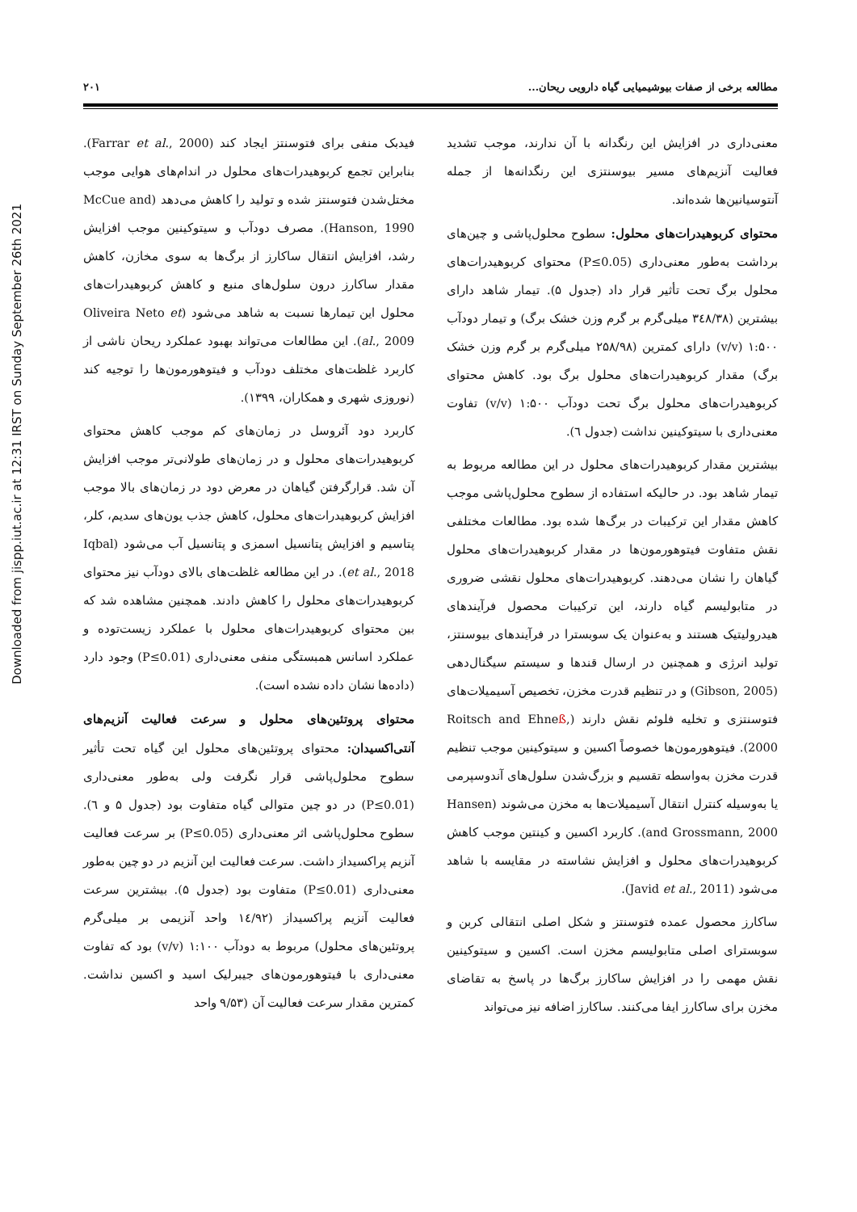Downloaded from jispp.iut.ac.ir at 12:31 IRST on Sunday September 26th 2021
مطالعه برخی از صفات بیوشیمیایی گیاه دارویی ریحان... ۲۰۱
معنی‌داری در افزایش این رنگدانه با آن ندارند، موجب تشدید فعالیت آنزیم‌های مسیر بیوسنتزی این رنگدانه‌ها از جمله آنتوسیانین‌ها شده‌اند.
محتوای کربوهیدرات‌های محلول: سطوح محلول‌پاشی و چین‌های برداشت به‌طور معنی‌داری (P≤0.05) محتوای کربوهیدرات‌های محلول برگ تحت تأثیر قرار داد (جدول ۵). تیمار شاهد دارای بیشترین (۳٤۸/۳۸ میلی‌گرم بر گرم وزن خشک برگ) و تیمار دودآب ۱:۵۰۰ (v/v) دارای کمترین (۲۵۸/۹۸ میلی‌گرم بر گرم وزن خشک برگ) مقدار کربوهیدرات‌های محلول برگ بود. کاهش محتوای کربوهیدرات‌های محلول برگ تحت دودآب ۱:۵۰۰ (v/v) تفاوت معنی‌داری با سیتوکینین نداشت (جدول ٦).
بیشترین مقدار کربوهیدرات‌های محلول در این مطالعه مربوط به تیمار شاهد بود. در حالیکه استفاده از سطوح محلول‌پاشی موجب کاهش مقدار این ترکیبات در برگ‌ها شده بود. مطالعات مختلفی نقش متفاوت فیتوهورمون‌ها در مقدار کربوهیدرات‌های محلول گیاهان را نشان می‌دهند. کربوهیدرات‌های محلول نقشی ضروری در متابولیسم گیاه دارند، این ترکیبات محصول فرآیندهای هیدرولیتیک هستند و به‌عنوان یک سوبسترا در فرآیندهای بیوسنتز، تولید انرژی و همچنین در ارسال قندها و سیستم سیگنال‌دهی (Gibson, 2005) و در تنظیم قدرت مخزن، تخصیص آسیمیلات‌های فتوسنتزی و تخلیه فلوئم نقش دارند (Roitsch and Ehneß, 2000). فیتوهورمون‌ها خصوصاً اکسین و سیتوکینین موجب تنظیم قدرت مخزن به‌واسطه تقسیم و بزرگ‌شدن سلول‌های آندوسپرمی یا به‌وسیله کنترل انتقال آسیمیلات‌ها به مخزن می‌شوند (Hansen and Grossmann, 2000). کاربرد اکسین و کینتین موجب کاهش کربوهیدرات‌های محلول و افزایش نشاسته در مقایسه با شاهد می‌شود (Javid et al., 2011).
ساکارز محصول عمده فتوسنتز و شکل اصلی انتقالی کربن و سوبسترای اصلی متابولیسم مخزن است. اکسین و سیتوکینین نقش مهمی را در افزایش ساکارز برگ‌ها در پاسخ به تقاضای مخزن برای ساکارز ایفا می‌کنند. ساکارز اضافه نیز می‌تواند
فیدبک منفی برای فتوسنتز ایجاد کند (Farrar et al., 2000). بنابراین تجمع کربوهیدرات‌های محلول در اندام‌های هوایی موجب مختل‌شدن فتوسنتز شده و تولید را کاهش می‌دهد (McCue and Hanson, 1990). مصرف دودآب و سیتوکینین موجب افزایش رشد، افزایش انتقال ساکارز از برگ‌ها به سوی مخازن، کاهش مقدار ساکارز درون سلول‌های منبع و کاهش کربوهیدرات‌های محلول این تیمارها نسبت به شاهد می‌شود (Oliveira Neto et al., 2009). این مطالعات می‌تواند بهبود عملکرد ریحان ناشی از کاربرد غلظت‌های مختلف دودآب و فیتوهورمون‌ها را توجیه کند (نوروزی شهری و همکاران، ۱۳۹۹).
کاربرد دود آئروسل در زمان‌های کم موجب کاهش محتوای کربوهیدرات‌های محلول و در زمان‌های طولانی‌تر موجب افزایش آن شد. قرارگرفتن گیاهان در معرض دود در زمان‌های بالا موجب افزایش کربوهیدرات‌های محلول، کاهش جذب یون‌های سدیم، کلر، پتاسیم و افزایش پتانسیل اسمزی و پتانسیل آب می‌شود (Iqbal et al., 2018). در این مطالعه غلظت‌های بالای دودآب نیز محتوای کربوهیدرات‌های محلول را کاهش دادند. همچنین مشاهده شد که بین محتوای کربوهیدرات‌های محلول با عملکرد زیست‌توده و عملکرد اسانس همبستگی منفی معنی‌داری (P≤0.01) وجود دارد (داده‌ها نشان داده نشده است).
محتوای پروتئین‌های محلول و سرعت فعالیت آنزیم‌های آنتی‌اکسیدان: محتوای پروتئین‌های محلول این گیاه تحت تأثیر سطوح محلول‌پاشی قرار نگرفت ولی به‌طور معنی‌داری (P≤0.01) در دو چین متوالی گیاه متفاوت بود (جدول ۵ و ٦). سطوح محلول‌پاشی اثر معنی‌داری (P≤0.05) بر سرعت فعالیت آنزیم پراکسیداز داشت. سرعت فعالیت این آنزیم در دو چین به‌طور معنی‌داری (P≤0.01) متفاوت بود (جدول ۵). بیشترین سرعت فعالیت آنزیم پراکسیداز (۱٤/۹۲ واحد آنزیمی بر میلی‌گرم پروتئین‌های محلول) مربوط به دودآب ۱:۱۰۰ (v/v) بود که تفاوت معنی‌داری با فیتوهورمون‌های جیبرلیک اسید و اکسین نداشت. کمترین مقدار سرعت فعالیت آن (۹/۵۳ واحد